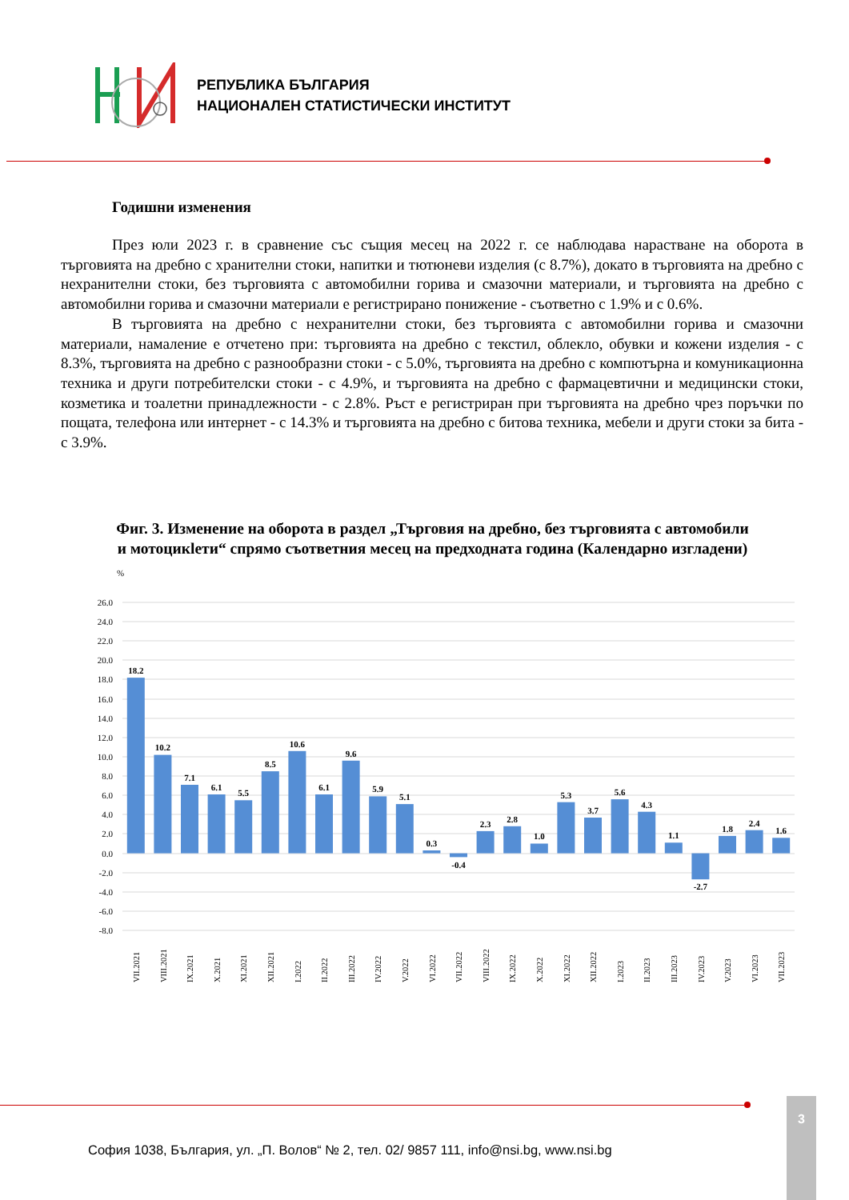РЕПУБЛИКА БЪЛГАРИЯ
НАЦИОНАЛЕН СТАТИСТИЧЕСКИ ИНСТИТУТ
Годишни изменения
През юли 2023 г. в сравнение със същия месец на 2022 г. се наблюдава нарастване на оборота в търговията на дребно с хранителни стоки, напитки и тютюневи изделия (с 8.7%), докато в търговията на дребно с нехранителни стоки, без търговията с автомобилни горива и смазочни материали, и търговията на дребно с автомобилни горива и смазочни материали е регистрирано понижение - съответно с 1.9% и с 0.6%.
В търговията на дребно с нехранителни стоки, без търговията с автомобилни горива и смазочни материали, намаление е отчетено при: търговията на дребно с текстил, облекло, обувки и кожени изделия - с 8.3%, търговията на дребно с разнообразни стоки - с 5.0%, търговията на дребно с компютърна и комуникационна техника и други потребителски стоки - с 4.9%, и търговията на дребно с фармацевтични и медицински стоки, козметика и тоалетни принадлежности - с 2.8%. Ръст е регистриран при търговията на дребно чрез поръчки по пощата, телефона или интернет - с 14.3% и търговията на дребно с битова техника, мебели и други стоки за бита - с 3.9%.
Фиг. 3. Изменение на оборота в раздел „Търговия на дребно, без търговията с автомобили и мотоцикleти“ спрямо съответния месец на предходната година (Календарно изгладени)
%
26.0
24.0
22.0
20.0
18.0
16.0
14.0
12.0
10.0
8.0
6.0
4.0
2.0
0.0
-2.0
-4.0
-6.0
-8.0
18.2
10.2
7.1
6.1
5.5
8.5
10.6
6.1
9.6
5.9
5.1
0.3
-0.4
2.3
2.8
1.0
5.3
3.7
5.6
4.3
1.1
-2.7
1.8
2.4
1.6
VII.2021
VIII.2021
IX.2021
X.2021
XI.2021
XII.2021
I.2022
II.2022
III.2022
IV.2022
V.2022
VI.2022
VII.2022
VIII.2022
IX.2022
X.2022
XI.2022
XII.2022
I.2023
II.2023
III.2023
IV.2023
V.2023
VI.2023
VII.2023
3
София 1038, България, ул. „П. Волов“ № 2, тел. 02/ 9857 111, info@nsi.bg, www.nsi.bg